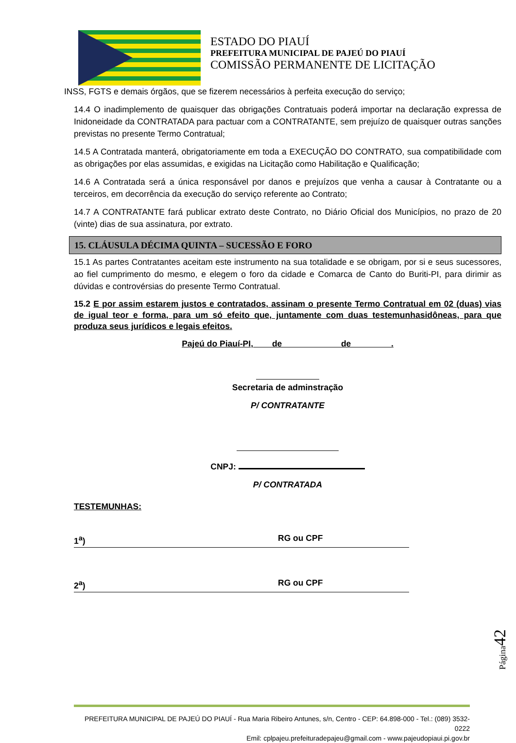ESTADO DO PIAUÍ
PREFEITURA MUNICIPAL DE PAJEÚ DO PIAUÍ
COMISSÃO PERMANENTE DE LICITAÇÃO
INSS, FGTS e demais órgãos, que se fizerem necessários à perfeita execução do serviço;
14.4 O inadimplemento de quaisquer das obrigações Contratuais poderá importar na declaração expressa de Inidoneidade da CONTRATADA para pactuar com a CONTRATANTE, sem prejuízo de quaisquer outras sanções previstas no presente Termo Contratual;
14.5 A Contratada manterá, obrigatoriamente em toda a EXECUÇÃO DO CONTRATO, sua compatibilidade com as obrigações por elas assumidas, e exigidas na Licitação como Habilitação e Qualificação;
14.6 A Contratada será a única responsável por danos e prejuízos que venha a causar à Contratante ou a terceiros, em decorrência da execução do serviço referente ao Contrato;
14.7 A CONTRATANTE fará publicar extrato deste Contrato, no Diário Oficial dos Municípios, no prazo de 20 (vinte) dias de sua assinatura, por extrato.
15. CLÁUSULA DÉCIMA QUINTA – SUCESSÃO E FORO
15.1 As partes Contratantes aceitam este instrumento na sua totalidade e se obrigam, por si e seus sucessores, ao fiel cumprimento do mesmo, e elegem o foro da cidade e Comarca de Canto do Buriti-PI, para dirimir as dúvidas e controvérsias do presente Termo Contratual.
15.2 E por assim estarem justos e contratados, assinam o presente Termo Contratual em 02 (duas) vias de igual teor e forma, para um só efeito que, juntamente com duas testemunhasidôneas, para que produza seus jurídicos e legais efeitos.
Pajeú do Piauí-PI, de de .
Secretaria de adminstração
P/ CONTRATANTE
CNPJ:
P/ CONTRATADA
TESTEMUNHAS:
1<sup>a</sup>) RG ou CPF
2<sup>a</sup>) RG ou CPF
Página42
PREFEITURA MUNICIPAL DE PAJEÚ DO PIAUÍ - Rua Maria Ribeiro Antunes, s/n, Centro - CEP: 64.898-000 - Tel.: (089) 3532-0222
Emil: cplpajeu.prefeituradepajeu@gmail.com - www.pajeudopiaui.pi.gov.br